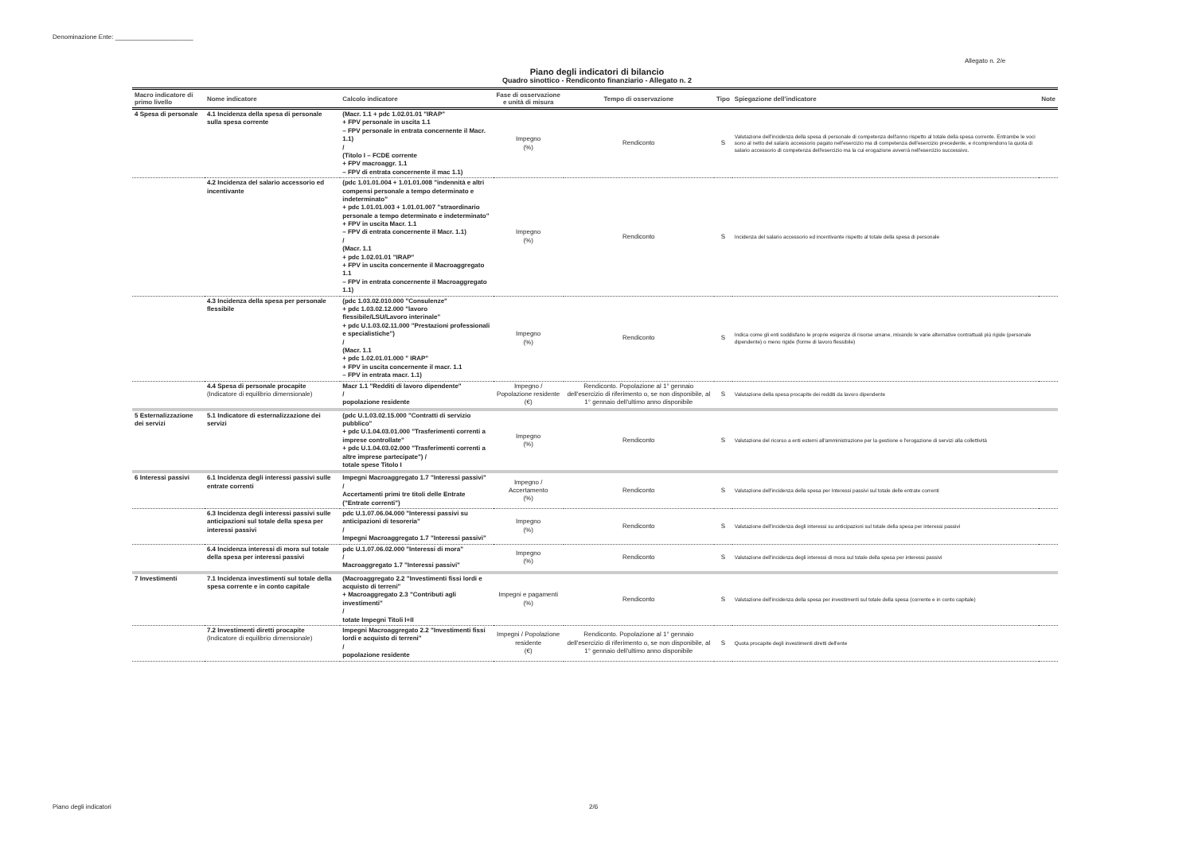Denominazione Ente: ______________________
Allegato n. 2/e
Piano degli indicatori di bilancio
Quadro sinottico - Rendiconto finanziario - Allegato n. 2
| Macro indicatore di primo livello | Nome indicatore | Calcolo indicatore | Fase di osservazione e unità di misura | Tempo di osservazione | Tipo | Spiegazione dell'indicatore | Note |
| --- | --- | --- | --- | --- | --- | --- | --- |
| 4 Spesa di personale | 4.1 Incidenza della spesa di personale sulla spesa corrente | (Macr. 1.1 + pdc 1.02.01.01 "IRAP" + FPV personale in uscita 1.1 – FPV personale in entrata concernente il Macr. 1.1) / (Titolo I – FCDE corrente + FPV macroaggr. 1.1 – FPV di entrata concernente il mac 1.1) | Impegno (%) | Rendiconto | S | Valutazione dell'incidenza della spesa di personale di competenza dell'anno rispetto al totale della spesa corrente. Entrambe le voci sono al netto del salario accessorio pagato nell'esercizio ma di competenza dell'esercizio precedente, e ricomprendono la quota di salario accessorio di competenza dell'esercizio ma la cui erogazione avverrà nell'esercizio successivo. | |
| | 4.2 Incidenza del salario accessorio ed incentivante | (pdc 1.01.01.004 + 1.01.01.008 "indennità e altri compensi personale a tempo determinato e indeterminato" + pdc 1.01.01.003 + 1.01.01.007 "straordinario personale a tempo determinato e indeterminato" + FPV in uscita Macr. 1.1 – FPV di entrata concernente il Macr. 1.1) / (Macr. 1.1 + pdc 1.02.01.01 "IRAP" + FPV in uscita concernente il Macroaggregato 1.1 – FPV in entrata concernente il Macroaggregato 1.1) | Impegno (%) | Rendiconto | S | Incidenza del salario accessorio ed incentivante rispetto al totale della spesa di personale | |
| | 4.3 Incidenza della spesa per personale flessibile | (pdc 1.03.02.010.000 "Consulenze" + pdc 1.03.02.12.000 "lavoro flessibile/LSU/Lavoro interinale" + pdc U.1.03.02.11.000 "Prestazioni professionali e specialistiche") / (Macr. 1.1 + pdc 1.02.01.01.000 " IRAP" + FPV in uscita concernente il macr. 1.1 – FPV in entrata macr. 1.1) | Impegno (%) | Rendiconto | S | Indica come gli enti soddisfano le proprie esigenze di risorse umane, mixando le varie alternative contrattuali più rigide (personale dipendente) o meno rigide (forme di lavoro flessibile) | |
| | 4.4 Spesa di personale procapite (Indicatore di equilibrio dimensionale) | Macr 1.1 "Redditi di lavoro dipendente" / popolazione residente | Impegno / Popolazione residente (€) | Rendiconto. Popolazione al 1° gennaio dell'esercizio di riferimento o, se non disponibile, al 1° gennaio dell'ultimo anno disponibile | S | Valutazione della spesa procapite dei redditi da lavoro dipendente | |
| 5 Esternalizzazione dei servizi | 5.1 Indicatore di esternalizzazione dei servizi | (pdc U.1.03.02.15.000 "Contratti di servizio pubblico" + pdc U.1.04.03.01.000 "Trasferimenti correnti a imprese controllate" + pdc U.1.04.03.02.000 "Trasferimenti correnti a altre imprese partecipate") / totale spese Titolo I | Impegno (%) | Rendiconto | S | Valutazione del ricorso a enti esterni all'amministrazione per la gestione e l'erogazione di servizi alla collettività | |
| 6 Interessi passivi | 6.1 Incidenza degli interessi passivi sulle entrate correnti | Impegni Macroaggregato 1.7 "Interessi passivi" / Accertamenti primi tre titoli delle Entrate ("Entrate correnti") | Impegno / Accertamento (%) | Rendiconto | S | Valutazione dell'incidenza della spesa per Interessi passivi sul totale delle entrate correnti | |
| | 6.3 Incidenza degli interessi passivi sulle anticipazioni sul totale della spesa per interessi passivi | pdc U.1.07.06.04.000 "Interessi passivi su anticipazioni di tesoreria" / Impegni Macroaggregato 1.7 "Interessi passivi" | Impegno (%) | Rendiconto | S | Valutazione dell'incidenza degli interessi su anticipazioni sul totale della spesa per interessi passivi | |
| | 6.4 Incidenza interessi di mora sul totale della spesa per interessi passivi | pdc U.1.07.06.02.000 "Interessi di mora" / Macroaggregato 1.7 "Interessi passivi" | Impegno (%) | Rendiconto | S | Valutazione dell'incidenza degli interessi di mora sul totale della spesa per interessi passivi | |
| 7 Investimenti | 7.1 Incidenza investimenti sul totale della spesa corrente e in conto capitale | (Macroaggregato 2.2 "Investimenti fissi lordi e acquisto di terreni" + Macroaggregato 2.3 "Contributi agli investimenti" / totate Impegni Titoli I+II | Impegni e pagamenti (%) | Rendiconto | S | Valutazione dell'incidenza della spesa per investimenti sul totale della spesa (corrente e in conto capitale) | |
| | 7.2 Investimenti diretti procapite (Indicatore di equilibrio dimensionale) | Impegni Macroaggregato 2.2 "Investimenti fissi lordi e acquisto di terreni" / popolazione residente | Impegni / Popolazione residente (€) | Rendiconto. Popolazione al 1° gennaio dell'esercizio di riferimento o, se non disponibile, al 1° gennaio dell'ultimo anno disponibile | S | Quota procapite degli investimenti diretti dell'ente | |
Piano degli indicatori 2/6